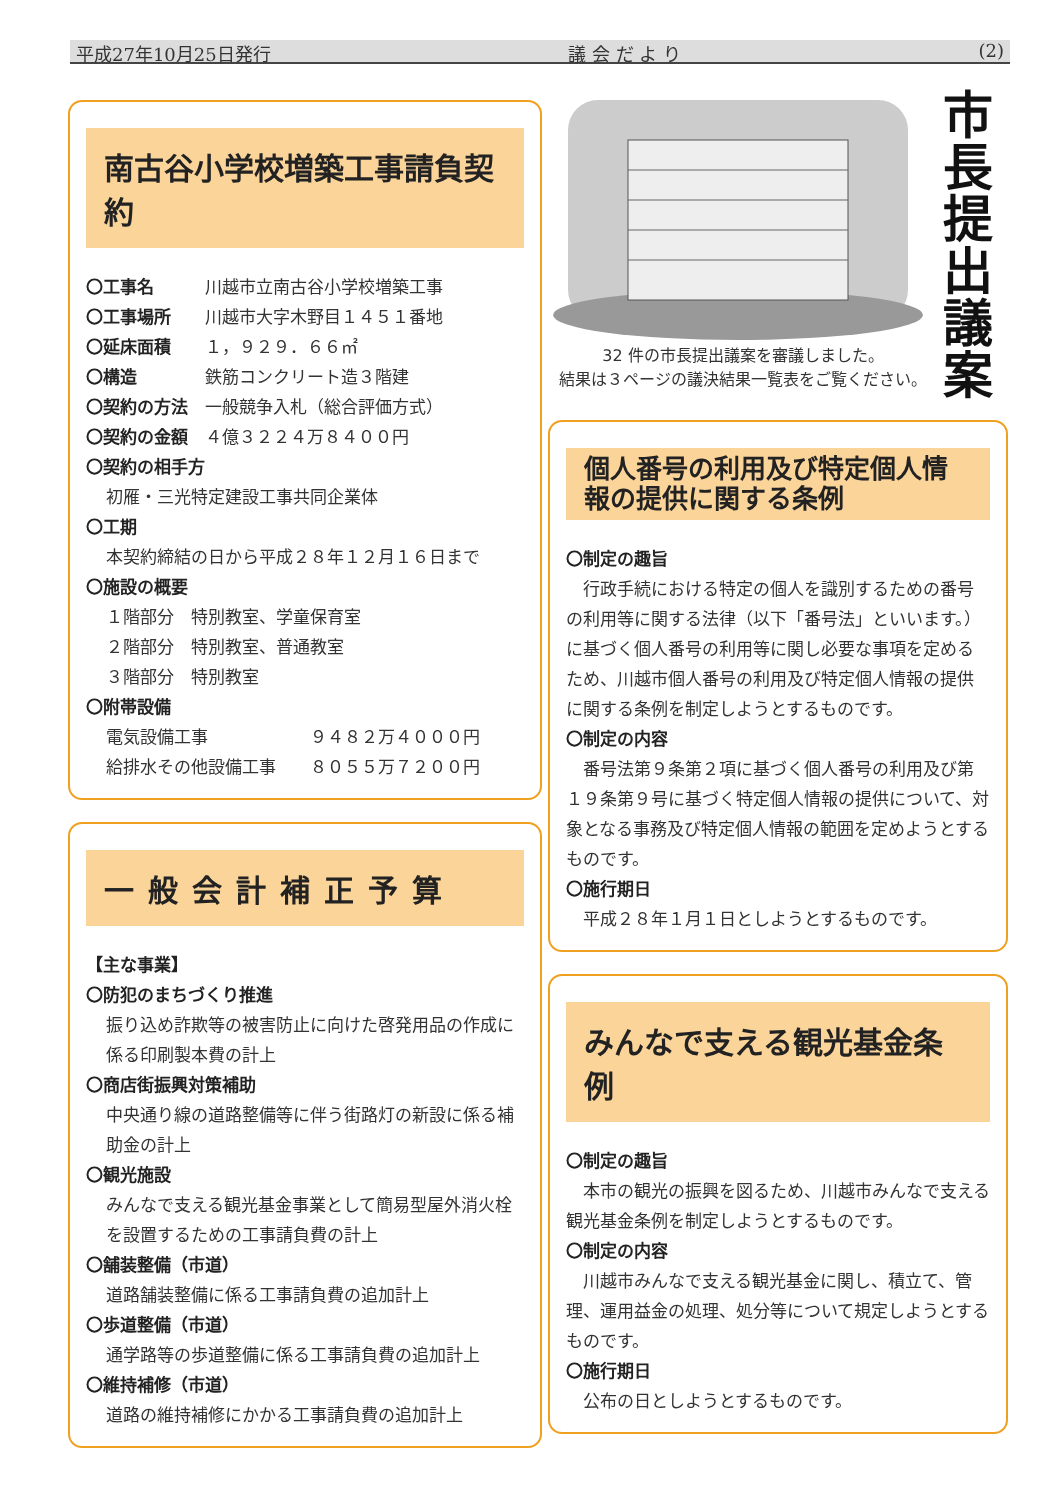平成27年10月25日発行 議 会 だ よ り (2)
南古谷小学校増築工事請負契約
〇工事名　　　川越市立南古谷小学校増築工事
〇工事場所　　川越市大字木野目１４５１番地
〇延床面積　　１，９２９．６６㎡
〇構造　　　　鉄筋コンクリート造３階建
〇契約の方法　一般競争入札（総合評価方式）
〇契約の金額　４億３２２４万８４００円
〇契約の相手方
初雁・三光特定建設工事共同企業体
〇工期
本契約締結の日から平成２８年１２月１６日まで
〇施設の概要
１階部分　特別教室、学童保育室
２階部分　特別教室、普通教室
３階部分　特別教室
〇附帯設備
電気設備工事　　　　　　９４８２万４０００円
給排水その他設備工事　　８０５５万７２００円
一般会計補正予算
【主な事業】
〇防犯のまちづくり推進
振り込め詐欺等の被害防止に向けた啓発用品の作成に係る印刷製本費の計上
〇商店街振興対策補助
中央通り線の道路整備等に伴う街路灯の新設に係る補助金の計上
〇観光施設
みんなで支える観光基金事業として簡易型屋外消火栓を設置するための工事請負費の計上
〇舗装整備（市道）
道路舗装整備に係る工事請負費の追加計上
〇歩道整備（市道）
通学路等の歩道整備に係る工事請負費の追加計上
〇維持補修（市道）
道路の維持補修にかかる工事請負費の追加計上
32 件の市長提出議案を審議しました。
結果は３ページの議決結果一覧表をご覧ください。
市
長
提
出
議
案
個人番号の利用及び特定個人情報の提供に関する条例
〇制定の趣旨
行政手続における特定の個人を識別するための番号の利用等に関する法律（以下「番号法」といいます。）に基づく個人番号の利用等に関し必要な事項を定めるため、川越市個人番号の利用及び特定個人情報の提供に関する条例を制定しようとするものです。
〇制定の内容
番号法第９条第２項に基づく個人番号の利用及び第１９条第９号に基づく特定個人情報の提供について、対象となる事務及び特定個人情報の範囲を定めようとするものです。
〇施行期日
平成２８年１月１日としようとするものです。
みんなで支える観光基金条例
〇制定の趣旨
本市の観光の振興を図るため、川越市みんなで支える観光基金条例を制定しようとするものです。
〇制定の内容
川越市みんなで支える観光基金に関し、積立て、管理、運用益金の処理、処分等について規定しようとするものです。
〇施行期日
公布の日としようとするものです。